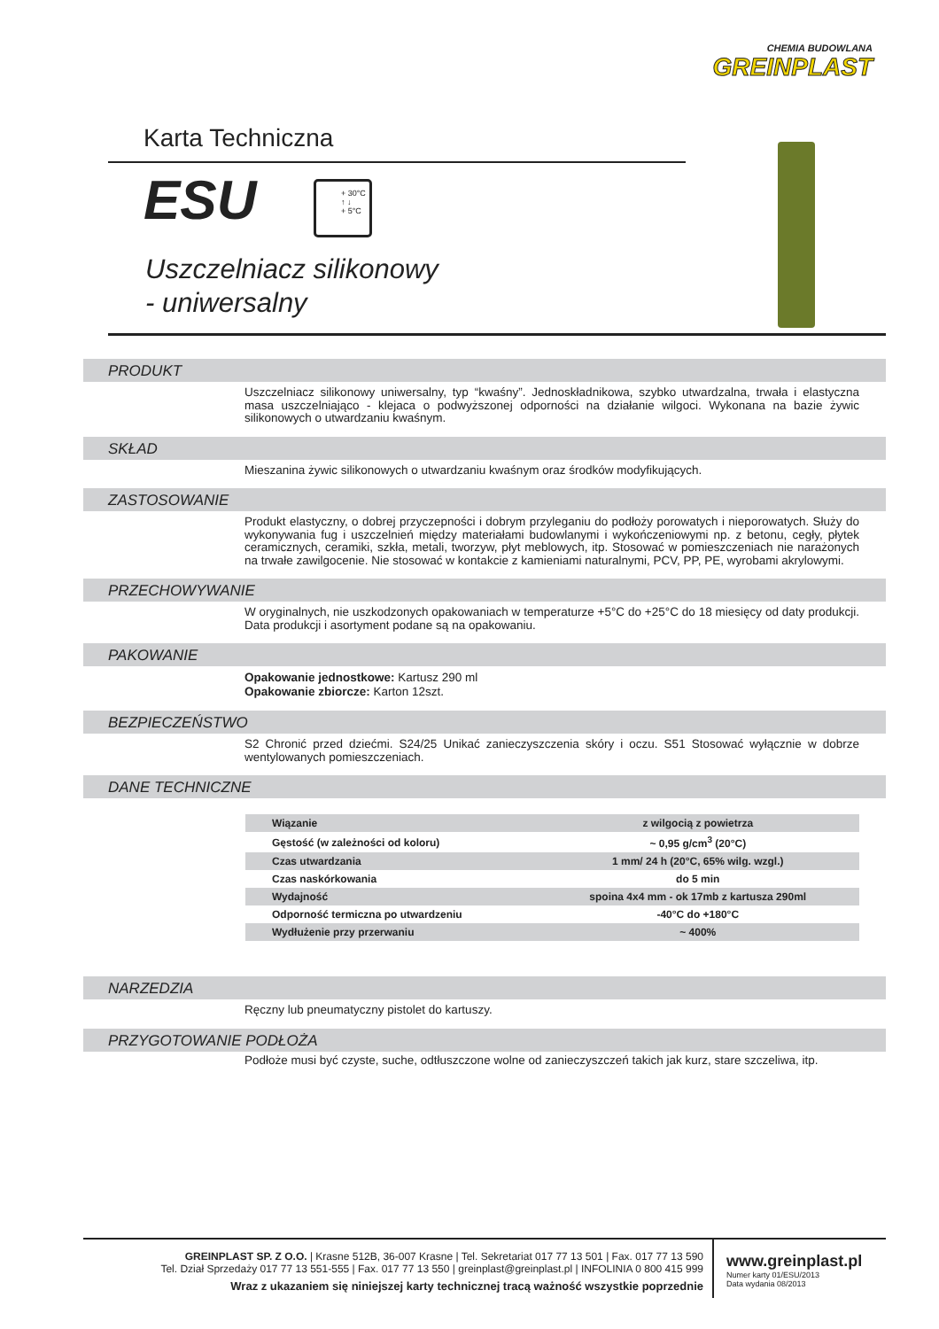CHEMIA BUDOWLANA
GREINPLAST
Karta Techniczna
ESU
+ 30°C
↑ ↓
+ 5°C
Uszczelniacz silikonowy
- uniwersalny
PRODUKT
Uszczelniacz silikonowy uniwersalny, typ “kwaśny”. Jednoskładnikowa, szybko utwardzalna, trwała i elastyczna masa uszczelniająco - klejaca o podwyższonej odporności na działanie wilgoci. Wykonana na bazie żywic silikonowych o utwardzaniu kwaśnym.
SKŁAD
Mieszanina żywic silikonowych o utwardzaniu kwaśnym oraz środków modyfikujących.
ZASTOSOWANIE
Produkt elastyczny, o dobrej przyczepności i dobrym przyleganiu do podłoży porowatych i nieporowatych. Służy do wykonywania fug i uszczelnień między materiałami budowlanymi i wykończeniowymi np. z betonu, cegły, płytek ceramicznych, ceramiki, szkła, metali, tworzyw, płyt meblowych, itp. Stosować w pomieszczeniach nie narażonych na trwałe zawilgocenie. Nie stosować w kontakcie z kamieniami naturalnymi, PCV, PP, PE, wyrobami akrylowymi.
PRZECHOWYWANIE
W oryginalnych, nie uszkodzonych opakowaniach w temperaturze +5°C do +25°C do 18 miesięcy od daty produkcji. Data produkcji i asortyment podane są na opakowaniu.
PAKOWANIE
Opakowanie jednostkowe: Kartusz 290 ml
Opakowanie zbiorcze: Karton 12szt.
BEZPIECZEŃSTWO
S2 Chronić przed dziećmi. S24/25 Unikać zanieczyszczenia skóry i oczu. S51 Stosować wyłącznie w dobrze wentylowanych pomieszczeniach.
DANE TECHNICZNE
| Wiązanie | z wilgocią z powietrza |
| Gęstość (w zależności od koloru) | ~ 0,95 g/cm<sup>3</sup> (20°C) |
| Czas utwardzania | 1 mm/ 24 h (20°C, 65% wilg. wzgl.) |
| Czas naskórkowania | do 5 min |
| Wydajność | spoina 4x4 mm - ok 17mb z kartusza 290ml |
| Odporność termiczna po utwardzeniu | -40°C do +180°C |
| Wydłużenie przy przerwaniu | ~ 400% |
NARZEDZIA
Ręczny lub pneumatyczny pistolet do kartuszy.
PRZYGOTOWANIE PODŁOŻA
Podłoże musi być czyste, suche, odtłuszczone wolne od zanieczyszczeń takich jak kurz, stare szczeliwa, itp.
GREINPLAST SP. Z O.O. | Krasne 512B, 36-007 Krasne | Tel. Sekretariat 017 77 13 501 | Fax. 017 77 13 590
Tel. Dział Sprzedaży 017 77 13 551-555 | Fax. 017 77 13 550 | greinplast@greinplast.pl | INFOLINIA 0 800 415 999
Wraz z ukazaniem się niniejszej karty technicznej tracą ważność wszystkie poprzednie
www.greinplast.pl
Numer karty 01/ESU/2013
Data wydania 08/2013